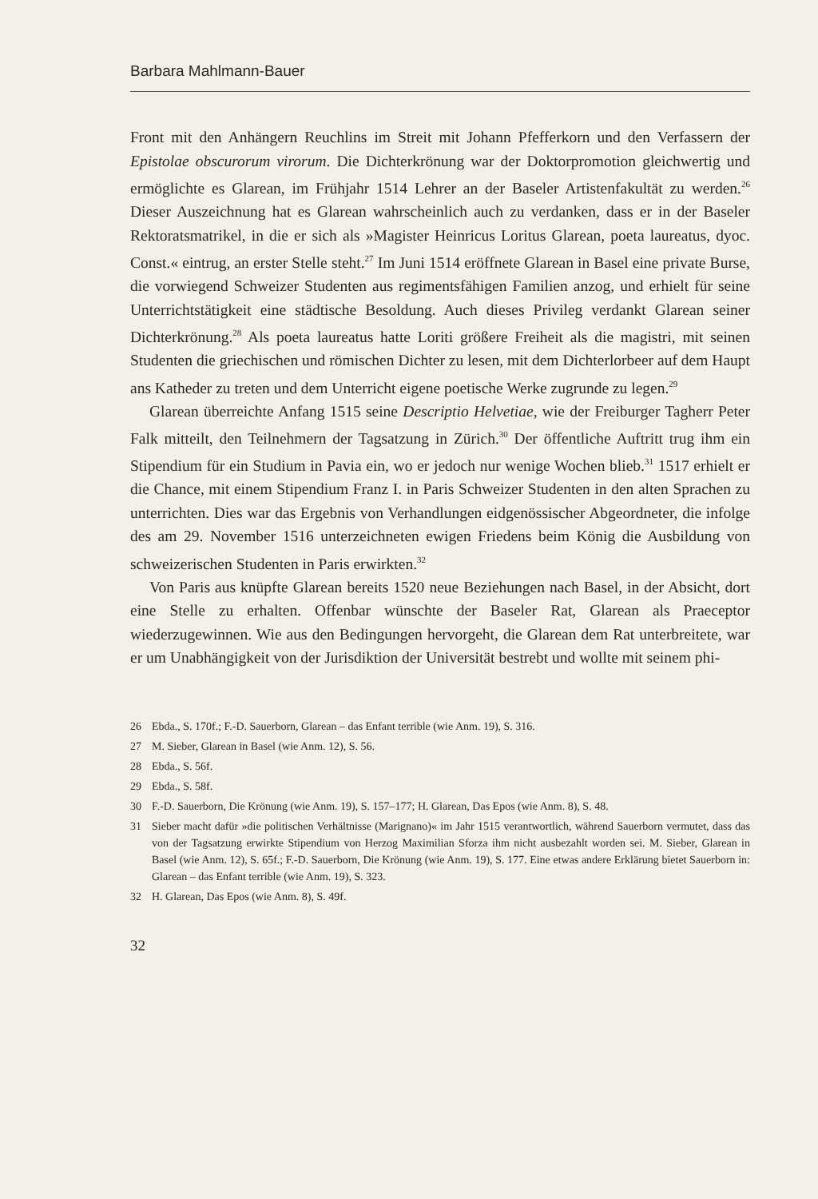Barbara Mahlmann-Bauer
Front mit den Anhängern Reuchlins im Streit mit Johann Pfefferkorn und den Verfassern der Epistolae obscurorum virorum. Die Dichterkrönung war der Doktorpromotion gleichwertig und ermöglichte es Glarean, im Frühjahr 1514 Lehrer an der Baseler Artistenfakultät zu werden.<sup>26</sup> Dieser Auszeichnung hat es Glarean wahrscheinlich auch zu verdanken, dass er in der Baseler Rektoratsmatrikel, in die er sich als »Magister Heinricus Loritus Glarean, poeta laureatus, dyoc. Const.« eintrug, an erster Stelle steht.<sup>27</sup> Im Juni 1514 eröffnete Glarean in Basel eine private Burse, die vorwiegend Schweizer Studenten aus regimentsfähigen Familien anzog, und erhielt für seine Unterrichtstätigkeit eine städtische Besoldung. Auch dieses Privileg verdankt Glarean seiner Dichterkrönung.<sup>28</sup> Als poeta laureatus hatte Loriti größere Freiheit als die magistri, mit seinen Studenten die griechischen und römischen Dichter zu lesen, mit dem Dichterlorbeer auf dem Haupt ans Katheder zu treten und dem Unterricht eigene poetische Werke zugrunde zu legen.<sup>29</sup>
Glarean überreichte Anfang 1515 seine Descriptio Helvetiae, wie der Freiburger Tagherr Peter Falk mitteilt, den Teilnehmern der Tagsatzung in Zürich.<sup>30</sup> Der öffentliche Auftritt trug ihm ein Stipendium für ein Studium in Pavia ein, wo er jedoch nur wenige Wochen blieb.<sup>31</sup> 1517 erhielt er die Chance, mit einem Stipendium Franz I. in Paris Schweizer Studenten in den alten Sprachen zu unterrichten. Dies war das Ergebnis von Verhandlungen eidgenössischer Abgeordneter, die infolge des am 29. November 1516 unterzeichneten ewigen Friedens beim König die Ausbildung von schweizerischen Studenten in Paris erwirkten.<sup>32</sup>
Von Paris aus knüpfte Glarean bereits 1520 neue Beziehungen nach Basel, in der Absicht, dort eine Stelle zu erhalten. Offenbar wünschte der Baseler Rat, Glarean als Praeceptor wiederzugewinnen. Wie aus den Bedingungen hervorgeht, die Glarean dem Rat unterbreitete, war er um Unabhängigkeit von der Jurisdiktion der Universität bestrebt und wollte mit seinem phi-
26 Ebda., S. 170f.; F.-D. Sauerborn, Glarean – das Enfant terrible (wie Anm. 19), S. 316.
27 M. Sieber, Glarean in Basel (wie Anm. 12), S. 56.
28 Ebda., S. 56f.
29 Ebda., S. 58f.
30 F.-D. Sauerborn, Die Krönung (wie Anm. 19), S. 157–177; H. Glarean, Das Epos (wie Anm. 8), S. 48.
31 Sieber macht dafür »die politischen Verhältnisse (Marignano)« im Jahr 1515 verantwortlich, während Sauerborn vermutet, dass das von der Tagsatzung erwirkte Stipendium von Herzog Maximilian Sforza ihm nicht ausbezahlt worden sei. M. Sieber, Glarean in Basel (wie Anm. 12), S. 65f.; F.-D. Sauerborn, Die Krönung (wie Anm. 19), S. 177. Eine etwas andere Erklärung bietet Sauerborn in: Glarean – das Enfant terrible (wie Anm. 19), S. 323.
32 H. Glarean, Das Epos (wie Anm. 8), S. 49f.
32